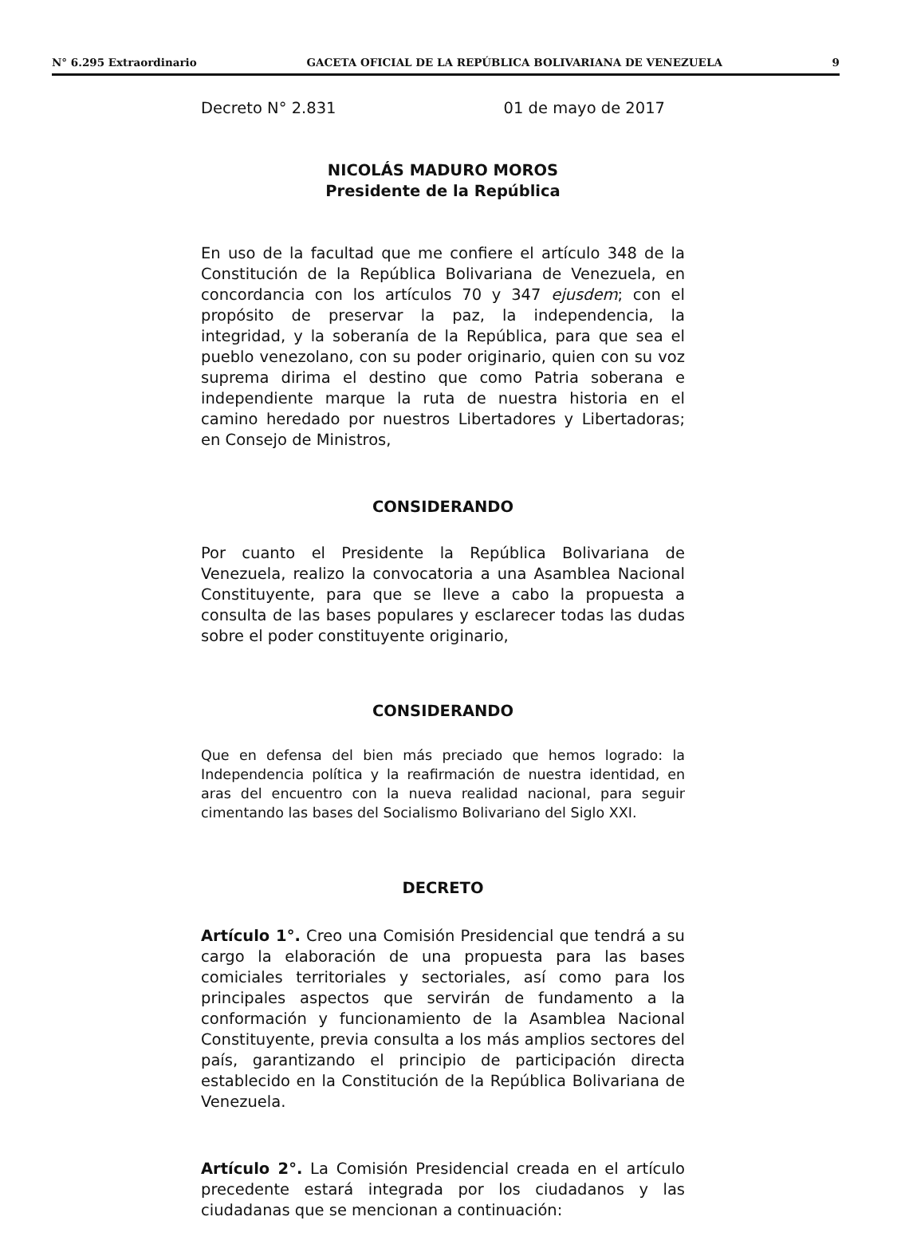N° 6.295 Extraordinario GACETA OFICIAL DE LA REPÚBLICA BOLIVARIANA DE VENEZUELA 9
Decreto N° 2.831 01 de mayo de 2017
NICOLÁS MADURO MOROS
Presidente de la República
En uso de la facultad que me confiere el artículo 348 de la Constitución de la República Bolivariana de Venezuela, en concordancia con los artículos 70 y 347 ejusdem; con el propósito de preservar la paz, la independencia, la integridad, y la soberanía de la República, para que sea el pueblo venezolano, con su poder originario, quien con su voz suprema dirima el destino que como Patria soberana e independiente marque la ruta de nuestra historia en el camino heredado por nuestros Libertadores y Libertadoras; en Consejo de Ministros,
CONSIDERANDO
Por cuanto el Presidente la República Bolivariana de Venezuela, realizo la convocatoria a una Asamblea Nacional Constituyente, para que se lleve a cabo la propuesta a consulta de las bases populares y esclarecer todas las dudas sobre el poder constituyente originario,
CONSIDERANDO
Que en defensa del bien más preciado que hemos logrado: la Independencia política y la reafirmación de nuestra identidad, en aras del encuentro con la nueva realidad nacional, para seguir cimentando las bases del Socialismo Bolivariano del Siglo XXI.
DECRETO
Artículo 1°. Creo una Comisión Presidencial que tendrá a su cargo la elaboración de una propuesta para las bases comiciales territoriales y sectoriales, así como para los principales aspectos que servirán de fundamento a la conformación y funcionamiento de la Asamblea Nacional Constituyente, previa consulta a los más amplios sectores del país, garantizando el principio de participación directa establecido en la Constitución de la República Bolivariana de Venezuela.
Artículo 2°. La Comisión Presidencial creada en el artículo precedente estará integrada por los ciudadanos y las ciudadanas que se mencionan a continuación: